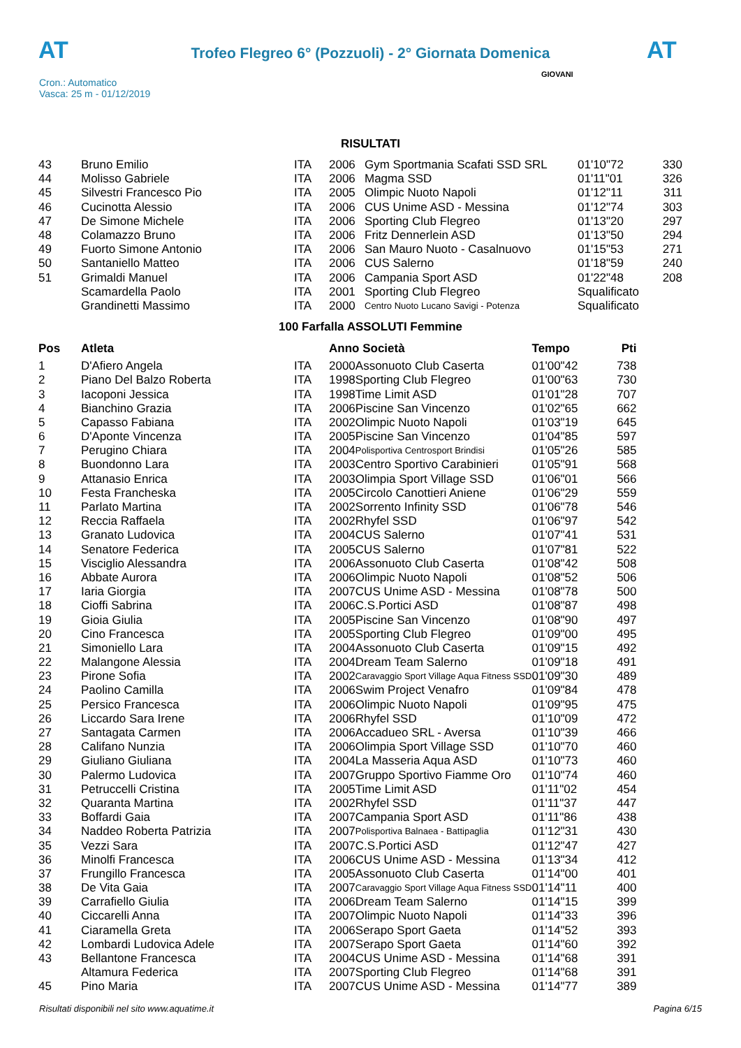AT
Trofeo Flegreo 6° (Pozzuoli) - 2° Giornata Domenica
AT
Cron.: Automatico
Vasca: 25 m - 01/12/2019
GIOVANI
RISULTATI
| 43 | Bruno Emilio | ITA | 2006 | Gym Sportmania Scafati SSD SRL | 01'10"72 | 330 |
| 44 | Molisso Gabriele | ITA | 2006 | Magma SSD | 01'11"01 | 326 |
| 45 | Silvestri Francesco Pio | ITA | 2005 | Olimpic Nuoto Napoli | 01'12"11 | 311 |
| 46 | Cucinotta Alessio | ITA | 2006 | CUS Unime ASD - Messina | 01'12"74 | 303 |
| 47 | De Simone Michele | ITA | 2006 | Sporting Club Flegreo | 01'13"20 | 297 |
| 48 | Colamazzo Bruno | ITA | 2006 | Fritz Dennerlein ASD | 01'13"50 | 294 |
| 49 | Fuorto Simone Antonio | ITA | 2006 | San Mauro Nuoto - Casalnuovo | 01'15"53 | 271 |
| 50 | Santaniello Matteo | ITA | 2006 | CUS Salerno | 01'18"59 | 240 |
| 51 | Grimaldi Manuel | ITA | 2006 | Campania Sport ASD | 01'22"48 | 208 |
| | Scamardella Paolo | ITA | 2001 | Sporting Club Flegreo | Squalificato | |
| | Grandinetti Massimo | ITA | 2000 | Centro Nuoto Lucano Savigi - Potenza | Squalificato | |
100 Farfalla ASSOLUTI Femmine
| Pos | Atleta | | Anno Società | | Tempo | Pti |
| --- | --- | --- | --- | --- | --- | --- |
| 1 | D'Afiero Angela | ITA | 2000 | Assonuoto Club Caserta | 01'00"42 | 738 |
| 2 | Piano Del Balzo Roberta | ITA | 1998 | Sporting Club Flegreo | 01'00"63 | 730 |
| 3 | Iacoponi Jessica | ITA | 1998 | Time Limit ASD | 01'01"28 | 707 |
| 4 | Bianchino Grazia | ITA | 2006 | Piscine San Vincenzo | 01'02"65 | 662 |
| 5 | Capasso Fabiana | ITA | 2002 | Olimpic Nuoto Napoli | 01'03"19 | 645 |
| 6 | D'Aponte Vincenza | ITA | 2005 | Piscine San Vincenzo | 01'04"85 | 597 |
| 7 | Perugino Chiara | ITA | 2004 | Polisportiva Centrosport Brindisi | 01'05"26 | 585 |
| 8 | Buondonno Lara | ITA | 2003 | Centro Sportivo Carabinieri | 01'05"91 | 568 |
| 9 | Attanasio Enrica | ITA | 2003 | Olimpia Sport Village SSD | 01'06"01 | 566 |
| 10 | Festa Francheska | ITA | 2005 | Circolo Canottieri Aniene | 01'06"29 | 559 |
| 11 | Parlato Martina | ITA | 2002 | Sorrento Infinity SSD | 01'06"78 | 546 |
| 12 | Reccia Raffaela | ITA | 2002 | Rhyfel SSD | 01'06"97 | 542 |
| 13 | Granato Ludovica | ITA | 2004 | CUS Salerno | 01'07"41 | 531 |
| 14 | Senatore Federica | ITA | 2005 | CUS Salerno | 01'07"81 | 522 |
| 15 | Visciglio Alessandra | ITA | 2006 | Assonuoto Club Caserta | 01'08"42 | 508 |
| 16 | Abbate Aurora | ITA | 2006 | Olimpic Nuoto Napoli | 01'08"52 | 506 |
| 17 | Iaria Giorgia | ITA | 2007 | CUS Unime ASD - Messina | 01'08"78 | 500 |
| 18 | Cioffi Sabrina | ITA | 2006 | C.S.Portici ASD | 01'08"87 | 498 |
| 19 | Gioia Giulia | ITA | 2005 | Piscine San Vincenzo | 01'08"90 | 497 |
| 20 | Cino Francesca | ITA | 2005 | Sporting Club Flegreo | 01'09"00 | 495 |
| 21 | Simoniello Lara | ITA | 2004 | Assonuoto Club Caserta | 01'09"15 | 492 |
| 22 | Malangone Alessia | ITA | 2004 | Dream Team Salerno | 01'09"18 | 491 |
| 23 | Pirone Sofia | ITA | 2002 | Caravaggio Sport Village Aqua Fitness SSD | 01'09"30 | 489 |
| 24 | Paolino Camilla | ITA | 2006 | Swim Project Venafro | 01'09"84 | 478 |
| 25 | Persico Francesca | ITA | 2006 | Olimpic Nuoto Napoli | 01'09"95 | 475 |
| 26 | Liccardo Sara Irene | ITA | 2006 | Rhyfel SSD | 01'10"09 | 472 |
| 27 | Santagata Carmen | ITA | 2006 | Accadueo SRL - Aversa | 01'10"39 | 466 |
| 28 | Califano Nunzia | ITA | 2006 | Olimpia Sport Village SSD | 01'10"70 | 460 |
| 29 | Giuliano Giuliana | ITA | 2004 | La Masseria Aqua ASD | 01'10"73 | 460 |
| 30 | Palermo Ludovica | ITA | 2007 | Gruppo Sportivo Fiamme Oro | 01'10"74 | 460 |
| 31 | Petruccelli Cristina | ITA | 2005 | Time Limit ASD | 01'11"02 | 454 |
| 32 | Quaranta Martina | ITA | 2002 | Rhyfel SSD | 01'11"37 | 447 |
| 33 | Boffardi Gaia | ITA | 2007 | Campania Sport ASD | 01'11"86 | 438 |
| 34 | Naddeo Roberta Patrizia | ITA | 2007 | Polisportiva Balnaea - Battipaglia | 01'12"31 | 430 |
| 35 | Vezzi Sara | ITA | 2007 | C.S.Portici ASD | 01'12"47 | 427 |
| 36 | Minolfi Francesca | ITA | 2006 | CUS Unime ASD - Messina | 01'13"34 | 412 |
| 37 | Frungillo Francesca | ITA | 2005 | Assonuoto Club Caserta | 01'14"00 | 401 |
| 38 | De Vita Gaia | ITA | 2007 | Caravaggio Sport Village Aqua Fitness SSD | 01'14"11 | 400 |
| 39 | Carrafiello Giulia | ITA | 2006 | Dream Team Salerno | 01'14"15 | 399 |
| 40 | Ciccarelli Anna | ITA | 2007 | Olimpic Nuoto Napoli | 01'14"33 | 396 |
| 41 | Ciaramella Greta | ITA | 2006 | Serapo Sport Gaeta | 01'14"52 | 393 |
| 42 | Lombardi Ludovica Adele | ITA | 2007 | Serapo Sport Gaeta | 01'14"60 | 392 |
| 43 | Bellantone Francesca | ITA | 2004 | CUS Unime ASD - Messina | 01'14"68 | 391 |
| | Altamura Federica | ITA | 2007 | Sporting Club Flegreo | 01'14"68 | 391 |
| 45 | Pino Maria | ITA | 2007 | CUS Unime ASD - Messina | 01'14"77 | 389 |
Risultati disponibili nel sito www.aquatime.it Pagina 6/15